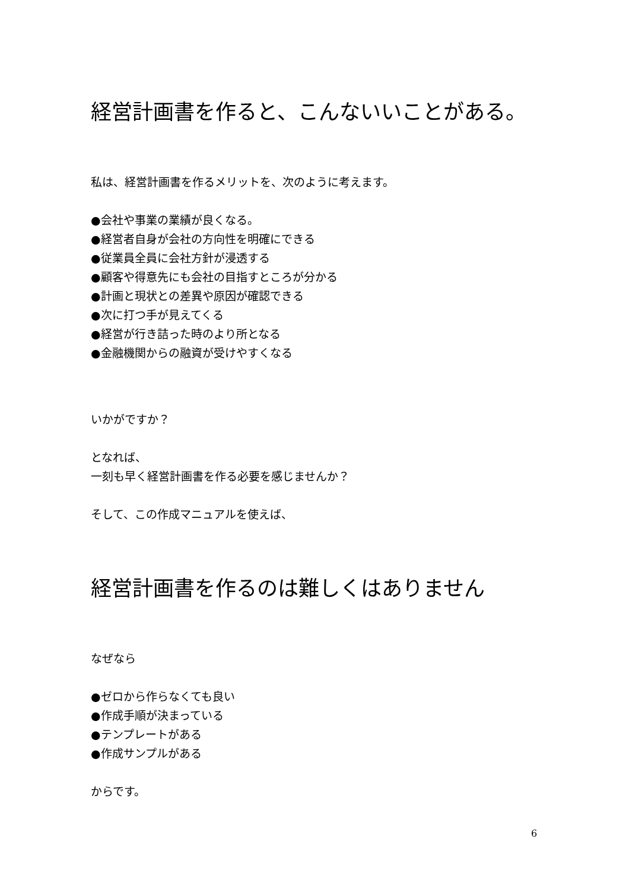経営計画書を作ると、こんないいことがある。
私は、経営計画書を作るメリットを、次のように考えます。
●会社や事業の業績が良くなる。
●経営者自身が会社の方向性を明確にできる
●従業員全員に会社方針が浸透する
●顧客や得意先にも会社の目指すところが分かる
●計画と現状との差異や原因が確認できる
●次に打つ手が見えてくる
●経営が行き詰った時のより所となる
●金融機関からの融資が受けやすくなる
いかがですか？
となれば、
一刻も早く経営計画書を作る必要を感じませんか？
そして、この作成マニュアルを使えば、
経営計画書を作るのは難しくはありません
なぜなら
●ゼロから作らなくても良い
●作成手順が決まっている
●テンプレートがある
●作成サンプルがある
からです。
6